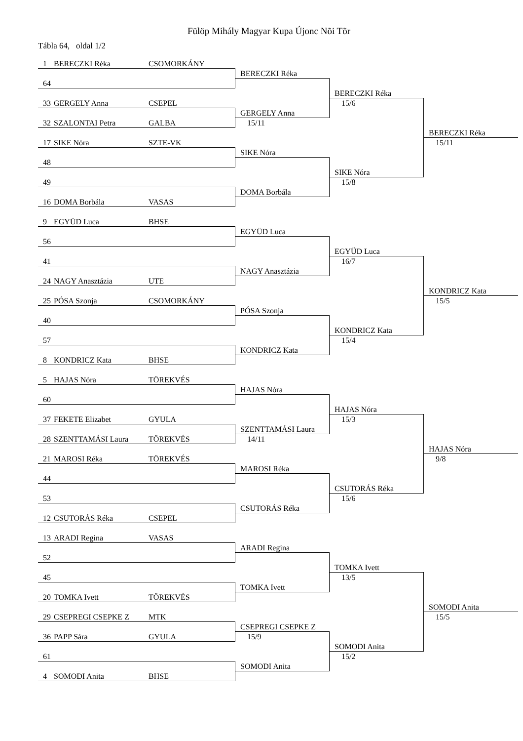Fülöp Mihály Magyar Kupa Újonc Nõi Tõr
Tábla 64, oldal 1/2
1 BERECZKI Réka CSOMORKÁNY
64
33 GERGELY Anna CSEPEL
32 SZALONTAI Petra GALBA
17 SIKE Nóra SZTE-VK
48
49
16 DOMA Borbála VASAS
9 EGYÜD Luca BHSE
56
41
24 NAGY Anasztázia UTE
25 PÓSA Szonja CSOMORKÁNY
40
57
8 KONDRICZ Kata BHSE
5 HAJAS Nóra TÖREKVÉS
60
37 FEKETE Elizabet GYULA
28 SZENTTAMÁSI Laura TÖREKVÉS
21 MAROSI Réka TÖREKVÉS
44
53
12 CSUTORÁS Réka CSEPEL
13 ARADI Regina VASAS
52
45
20 TOMKA Ivett TÖREKVÉS
29 CSEPREGI CSEPKE Z MTK
36 PAPP Sára GYULA
61
4 SOMODI Anita BHSE
BERECZKI Réka
GERGELY Anna
15/11
SIKE Nóra
DOMA Borbála
EGYÜD Luca
NAGY Anasztázia
PÓSA Szonja
KONDRICZ Kata
HAJAS Nóra
SZENTTAMÁSI Laura
14/11
MAROSI Réka
CSUTORÁS Réka
ARADI Regina
TOMKA Ivett
CSEPREGI CSEPKE Z
15/9
SOMODI Anita
BERECZKI Réka
15/6
SIKE Nóra
15/8
EGYÜD Luca
16/7
KONDRICZ Kata
15/4
HAJAS Nóra
15/3
CSUTORÁS Réka
15/6
TOMKA Ivett
13/5
SOMODI Anita
15/2
BERECZKI Réka
15/11
KONDRICZ Kata
15/5
HAJAS Nóra
9/8
SOMODI Anita
15/5